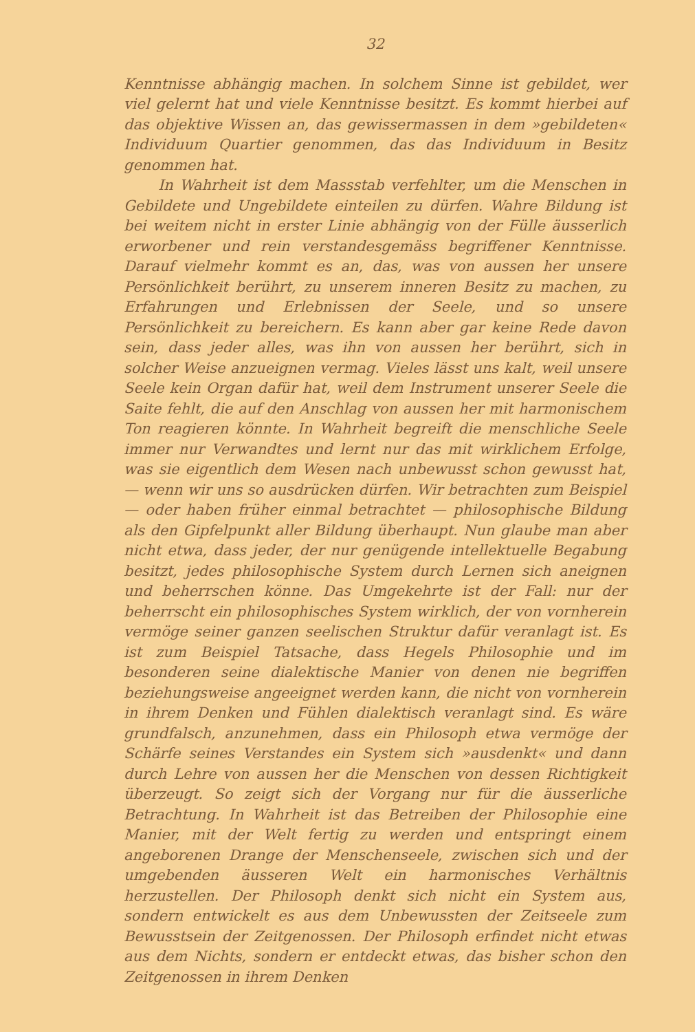32
Kenntnisse abhängig machen. In solchem Sinne ist gebildet, wer viel gelernt hat und viele Kenntnisse besitzt. Es kommt hierbei auf das objektive Wissen an, das gewissermassen in dem »gebildeten« Individuum Quartier genommen, das das Individuum in Besitz genommen hat.
In Wahrheit ist dem Massstab verfehlter, um die Menschen in Gebildete und Ungebildete einteilen zu dürfen. Wahre Bildung ist bei weitem nicht in erster Linie abhängig von der Fülle äusserlich erworbener und rein verstandesgemäss begriffener Kenntnisse. Darauf vielmehr kommt es an, das, was von aussen her unsere Persönlichkeit berührt, zu unserem inneren Besitz zu machen, zu Erfahrungen und Erlebnissen der Seele, und so unsere Persönlichkeit zu bereichern. Es kann aber gar keine Rede davon sein, dass jeder alles, was ihn von aussen her berührt, sich in solcher Weise anzueignen vermag. Vieles lässt uns kalt, weil unsere Seele kein Organ dafür hat, weil dem Instrument unserer Seele die Saite fehlt, die auf den Anschlag von aussen her mit harmonischem Ton reagieren könnte. In Wahrheit begreift die menschliche Seele immer nur Verwandtes und lernt nur das mit wirklichem Erfolge, was sie eigentlich dem Wesen nach unbewusst schon gewusst hat, — wenn wir uns so ausdrücken dürfen. Wir betrachten zum Beispiel — oder haben früher einmal betrachtet — philosophische Bildung als den Gipfelpunkt aller Bildung überhaupt. Nun glaube man aber nicht etwa, dass jeder, der nur genügende intellektuelle Begabung besitzt, jedes philosophische System durch Lernen sich aneignen und beherrschen könne. Das Umgekehrte ist der Fall: nur der beherrscht ein philosophisches System wirklich, der von vornherein vermöge seiner ganzen seelischen Struktur dafür veranlagt ist. Es ist zum Beispiel Tatsache, dass Hegels Philosophie und im besonderen seine dialektische Manier von denen nie begriffen beziehungsweise angeeignet werden kann, die nicht von vornherein in ihrem Denken und Fühlen dialektisch veranlagt sind. Es wäre grundfalsch, anzunehmen, dass ein Philosoph etwa vermöge der Schärfe seines Verstandes ein System sich »ausdenkt« und dann durch Lehre von aussen her die Menschen von dessen Richtigkeit überzeugt. So zeigt sich der Vorgang nur für die äusserliche Betrachtung. In Wahrheit ist das Betreiben der Philosophie eine Manier, mit der Welt fertig zu werden und entspringt einem angeborenen Drange der Menschenseele, zwischen sich und der umgebenden äusseren Welt ein harmonisches Verhältnis herzustellen. Der Philosoph denkt sich nicht ein System aus, sondern entwickelt es aus dem Unbewussten der Zeitseele zum Bewusstsein der Zeitgenossen. Der Philosoph erfindet nicht etwas aus dem Nichts, sondern er entdeckt etwas, das bisher schon den Zeitgenossen in ihrem Denken